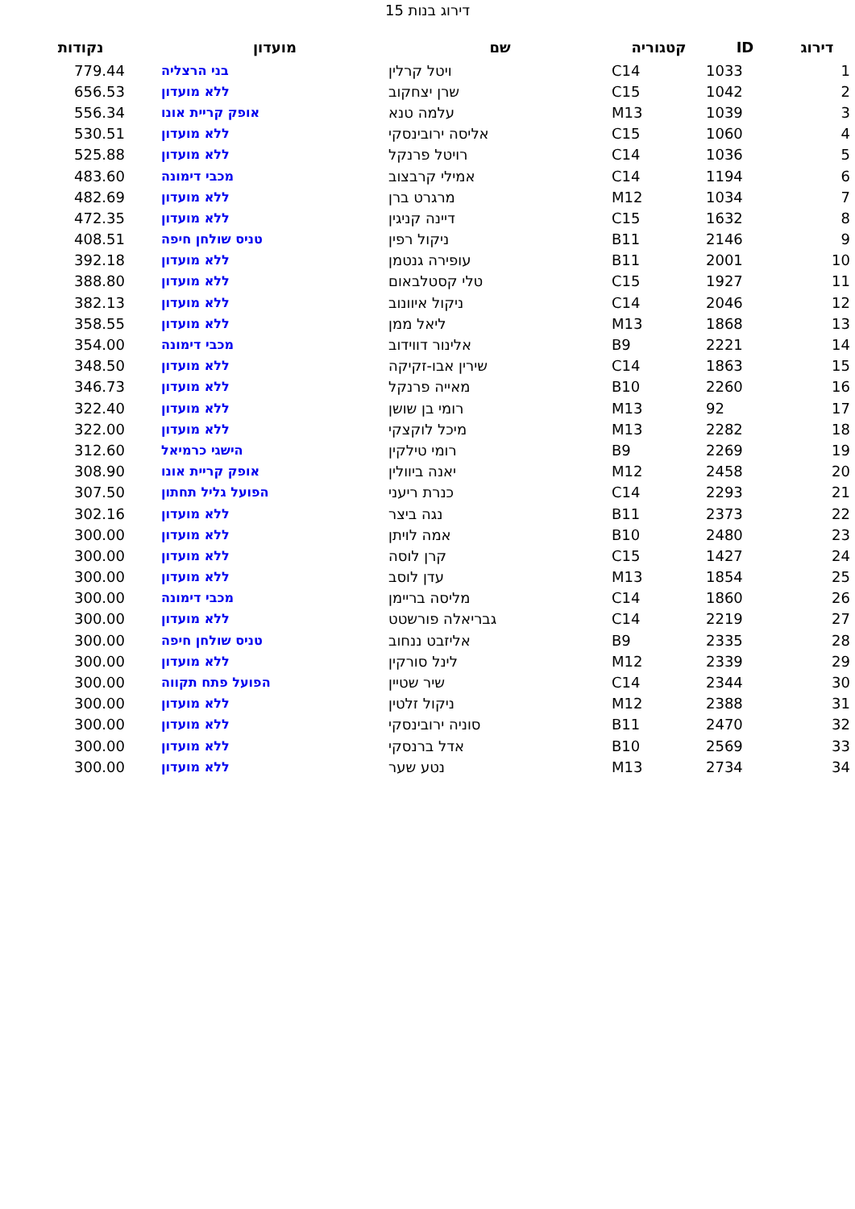דירוג בנות 15
| דירוג | ID | קטגוריה | שם | מועדון | נקודות |
| --- | --- | --- | --- | --- | --- |
| 1 | 1033 | C14 | ויטל קרלין | בני הרצליה | 779.44 |
| 2 | 1042 | C15 | שרן יצחקוב | ללא מועדון | 656.53 |
| 3 | 1039 | M13 | עלמה טנא | אופק קריית אונו | 556.34 |
| 4 | 1060 | C15 | אליסה ירובינסקי | ללא מועדון | 530.51 |
| 5 | 1036 | C14 | רויטל פרנקל | ללא מועדון | 525.88 |
| 6 | 1194 | C14 | אמילי קרבצוב | מכבי דימונה | 483.60 |
| 7 | 1034 | M12 | מרגרט ברן | ללא מועדון | 482.69 |
| 8 | 1632 | C15 | דיינה קניגין | ללא מועדון | 472.35 |
| 9 | 2146 | B11 | ניקול רפין | טניס שולחן חיפה | 408.51 |
| 10 | 2001 | B11 | עופירה גנטמן | ללא מועדון | 392.18 |
| 11 | 1927 | C15 | טלי קסטלבאום | ללא מועדון | 388.80 |
| 12 | 2046 | C14 | ניקול איוונוב | ללא מועדון | 382.13 |
| 13 | 1868 | M13 | ליאל ממן | ללא מועדון | 358.55 |
| 14 | 2221 | B9 | אלינור דווידוב | מכבי דימונה | 354.00 |
| 15 | 1863 | C14 | שירין אבו-זקיקה | ללא מועדון | 348.50 |
| 16 | 2260 | B10 | מאייה פרנקל | ללא מועדון | 346.73 |
| 17 | 92 | M13 | רומי בן שושן | ללא מועדון | 322.40 |
| 18 | 2282 | M13 | מיכל לוקצקי | ללא מועדון | 322.00 |
| 19 | 2269 | B9 | רומי טילקין | הישגי כרמיאל | 312.60 |
| 20 | 2458 | M12 | יאנה ביוולין | אופק קריית אונו | 308.90 |
| 21 | 2293 | C14 | כנרת ריעני | הפועל גליל תחתון | 307.50 |
| 22 | 2373 | B11 | נגה ביצר | ללא מועדון | 302.16 |
| 23 | 2480 | B10 | אמה לויתן | ללא מועדון | 300.00 |
| 24 | 1427 | C15 | קרן לוסה | ללא מועדון | 300.00 |
| 25 | 1854 | M13 | עדן לוסב | ללא מועדון | 300.00 |
| 26 | 1860 | C14 | מליסה בריימן | מכבי דימונה | 300.00 |
| 27 | 2219 | C14 | גבריאלה פורשטט | ללא מועדון | 300.00 |
| 28 | 2335 | B9 | אליזבט ננחוב | טניס שולחן חיפה | 300.00 |
| 29 | 2339 | M12 | לינל סורקין | ללא מועדון | 300.00 |
| 30 | 2344 | C14 | שיר שטיין | הפועל פתח תקווה | 300.00 |
| 31 | 2388 | M12 | ניקול זלטין | ללא מועדון | 300.00 |
| 32 | 2470 | B11 | סוניה ירובינסקי | ללא מועדון | 300.00 |
| 33 | 2569 | B10 | אדל ברנסקי | ללא מועדון | 300.00 |
| 34 | 2734 | M13 | נטע שער | ללא מועדון | 300.00 |